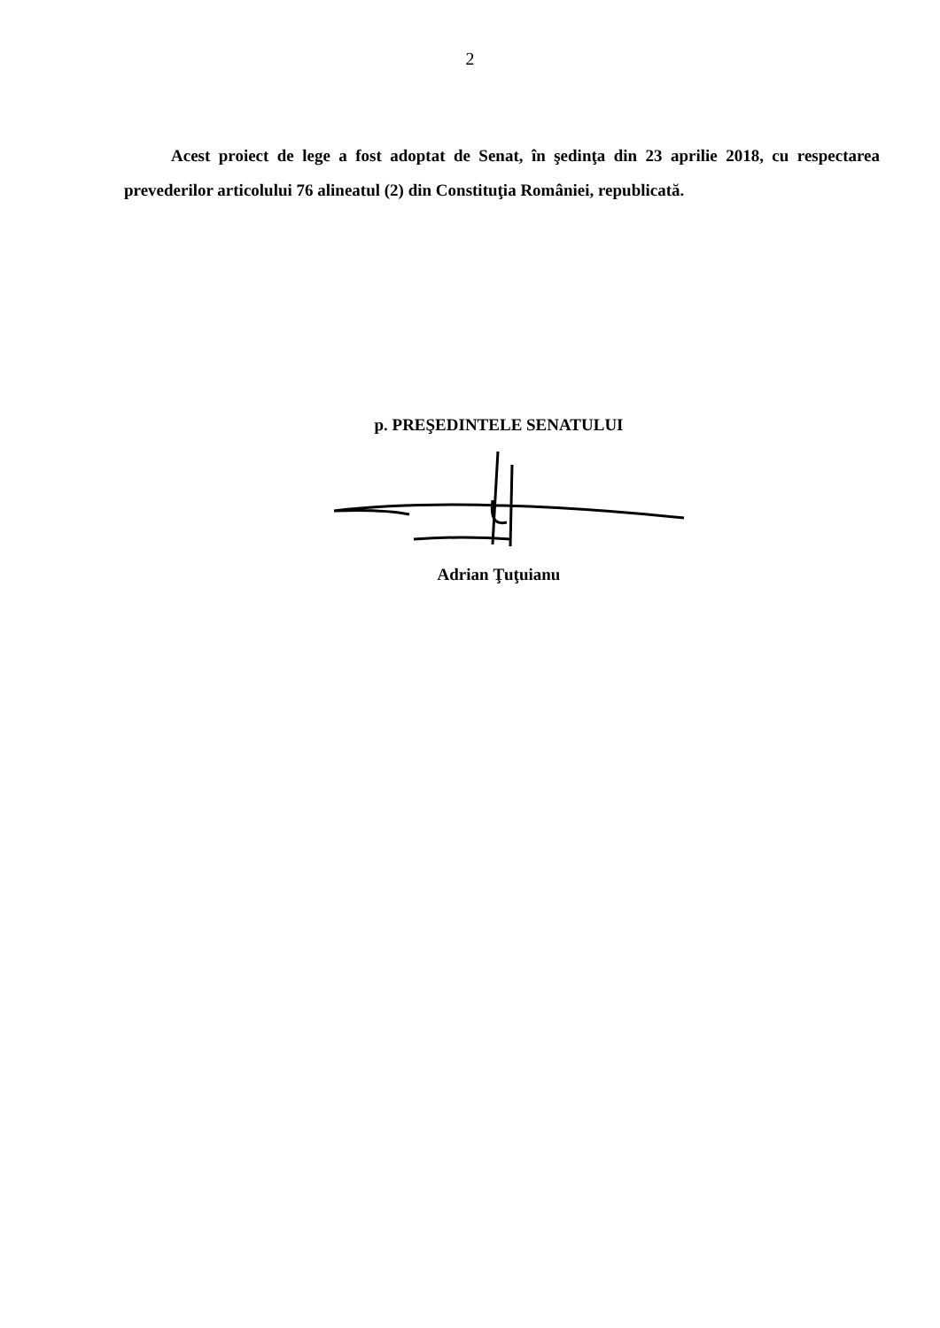2
Acest proiect de lege a fost adoptat de Senat, în şedinţa din 23 aprilie 2018, cu respectarea prevederilor articolului 76 alineatul (2) din Constituţia României, republicată.
p. PREŞEDINTELE SENATULUI
Adrian Ţuţuianu